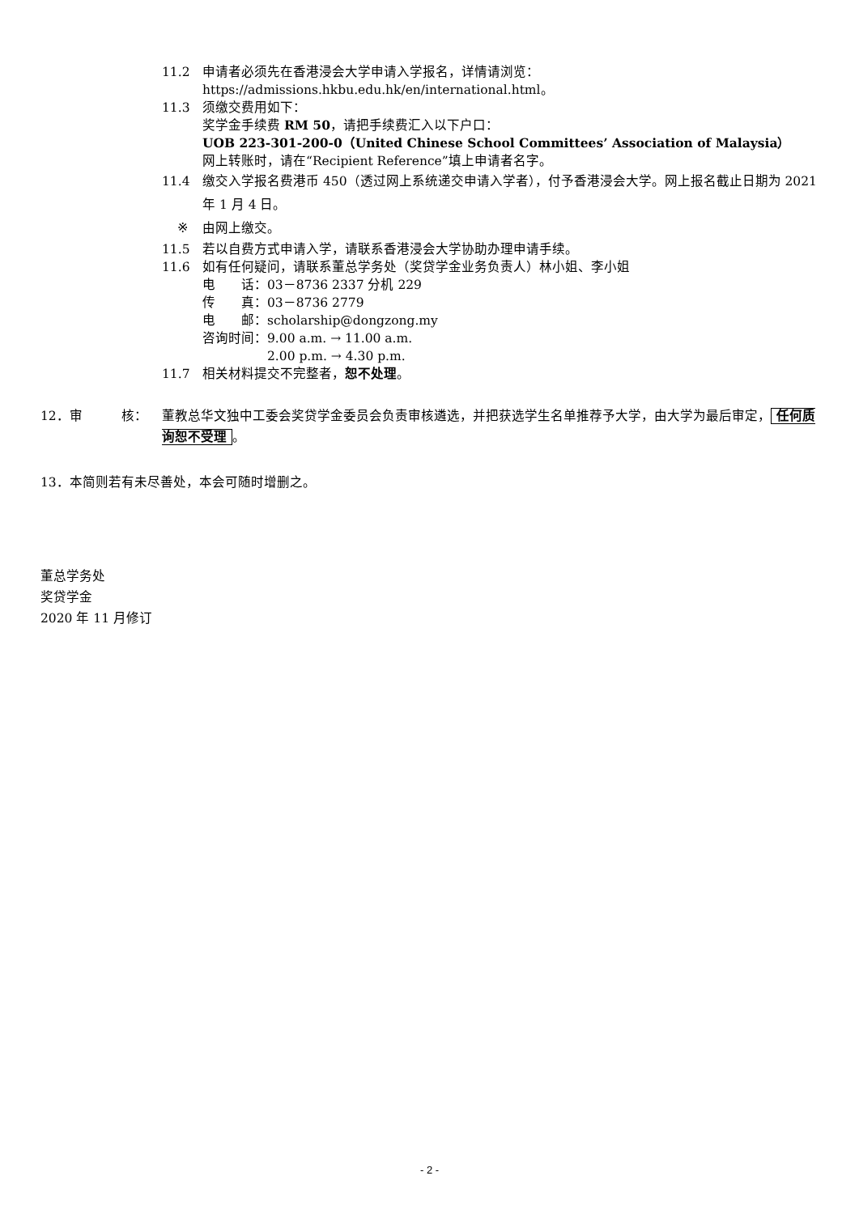11.2 申请者必须先在香港浸会大学申请入学报名，详情请浏览：
https://admissions.hkbu.edu.hk/en/international.html。
11.3 须缴交费用如下：
奖学金手续费 RM 50，请把手续费汇入以下户口：
UOB 223-301-200-0（United Chinese School Committees’ Association of Malaysia）
网上转账时，请在“Recipient Reference”填上申请者名字。
11.4 缴交入学报名费港币 450（透过网上系统递交申请入学者），付予香港浸会大学。网上报名截止日期为 2021 年 1 月 4 日。
※ 由网上缴交。
11.5 若以自费方式申请入学，请联系香港浸会大学协助办理申请手续。
11.6 如有任何疑问，请联系董总学务处（奖贷学金业务负责人）林小姐、李小姐
电　　话：03－8736 2337 分机 229
传　　真：03－8736 2779
电　　邮：scholarship@dongzong.my
咨询时间：9.00 a.m. → 11.00 a.m.
　　　　　2.00 p.m. → 4.30 p.m.
11.7 相关材料提交不完整者，恕不处理。
12．审　　　核： 董教总华文独中工委会奖贷学金委员会负责审核遴选，并把获选学生名单推荐予大学，由大学为最后审定， 任何质询恕不受理 。
13．本简则若有未尽善处，本会可随时增删之。
董总学务处
奖贷学金
2020 年 11 月修订
- 2 -